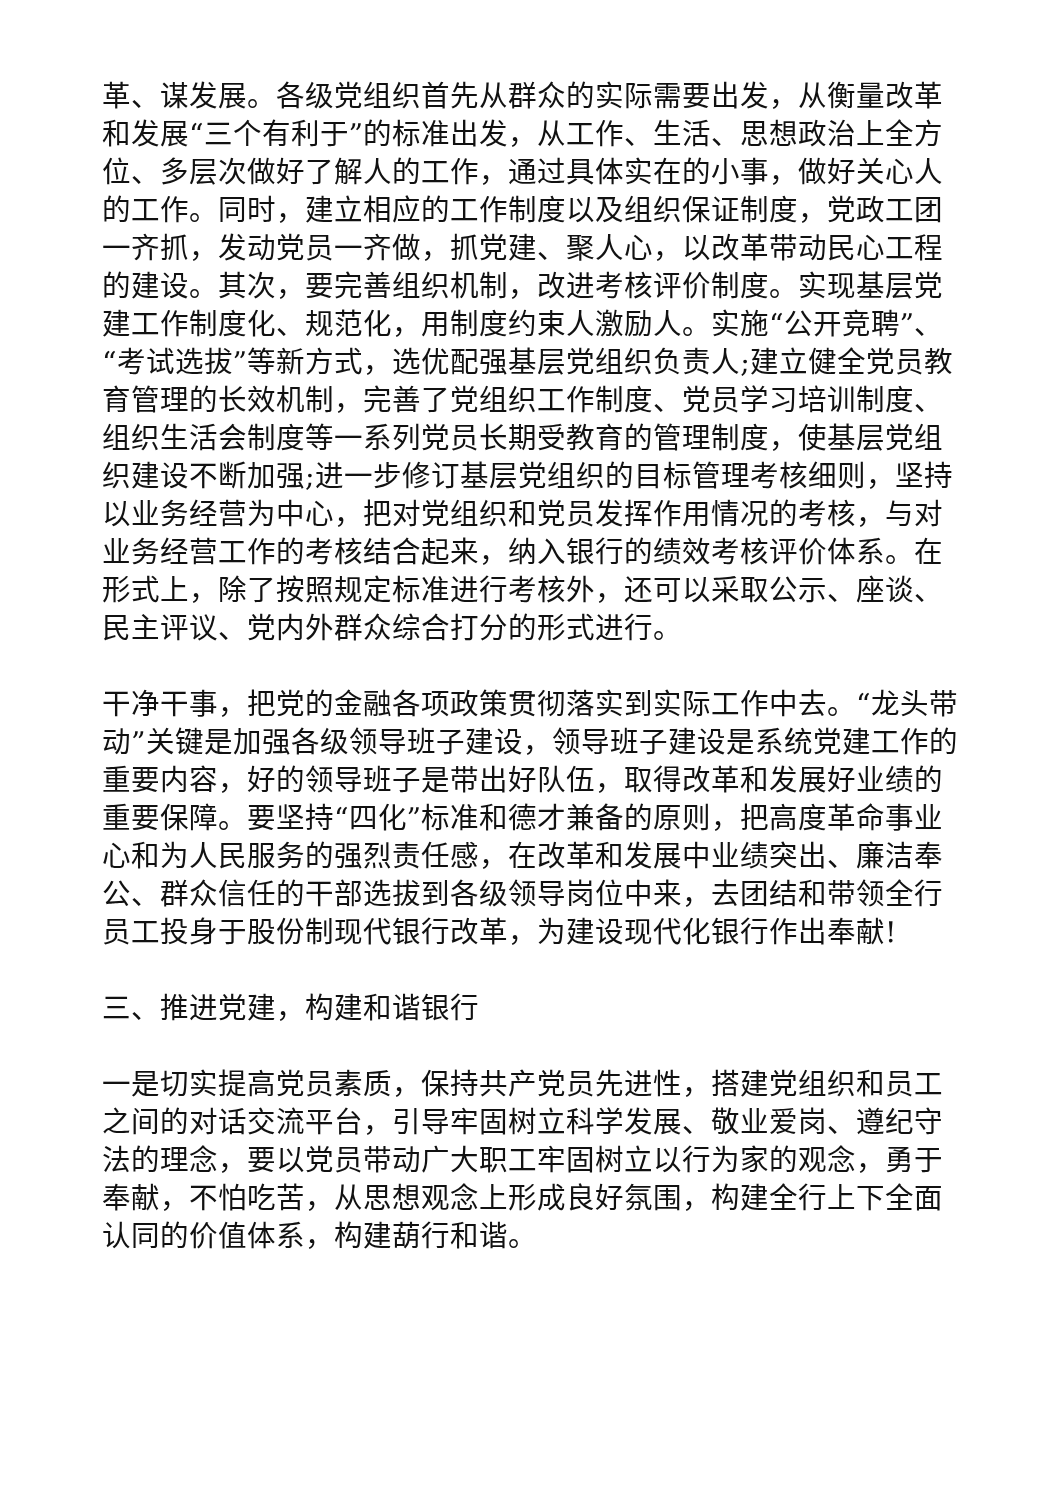革、谋发展。各级党组织首先从群众的实际需要出发，从衡量改革和发展“三个有利于”的标准出发，从工作、生活、思想政治上全方位、多层次做好了解人的工作，通过具体实在的小事，做好关心人的工作。同时，建立相应的工作制度以及组织保证制度，党政工团一齐抓，发动党员一齐做，抓党建、聚人心，以改革带动民心工程的建设。其次，要完善组织机制，改进考核评价制度。实现基层党建工作制度化、规范化，用制度约束人激励人。实施“公开竞聘”、“考试选拔”等新方式，选优配强基层党组织负责人;建立健全党员教育管理的长效机制，完善了党组织工作制度、党员学习培训制度、组织生活会制度等一系列党员长期受教育的管理制度，使基层党组织建设不断加强;进一步修订基层党组织的目标管理考核细则，坚持以业务经营为中心，把对党组织和党员发挥作用情况的考核，与对业务经营工作的考核结合起来，纳入银行的绩效考核评价体系。在形式上，除了按照规定标准进行考核外，还可以采取公示、座谈、民主评议、党内外群众综合打分的形式进行。
干净干事，把党的金融各项政策贯彻落实到实际工作中去。“龙头带动”关键是加强各级领导班子建设，领导班子建设是系统党建工作的重要内容，好的领导班子是带出好队伍，取得改革和发展好业绩的重要保障。要坚持“四化”标准和德才兼备的原则，把高度革命事业心和为人民服务的强烈责任感，在改革和发展中业绩突出、廉洁奉公、群众信任的干部选拔到各级领导岗位中来，去团结和带领全行员工投身于股份制现代银行改革，为建设现代化银行作出奉献!
三、推进党建，构建和谐银行
一是切实提高党员素质，保持共产党员先进性，搭建党组织和员工之间的对话交流平台，引导牢固树立科学发展、敬业爱岗、遵纪守法的理念，要以党员带动广大职工牢固树立以行为家的观念，勇于奉献，不怕吃苦，从思想观念上形成良好氛围，构建全行上下全面认同的价值体系，构建葫行和谐。